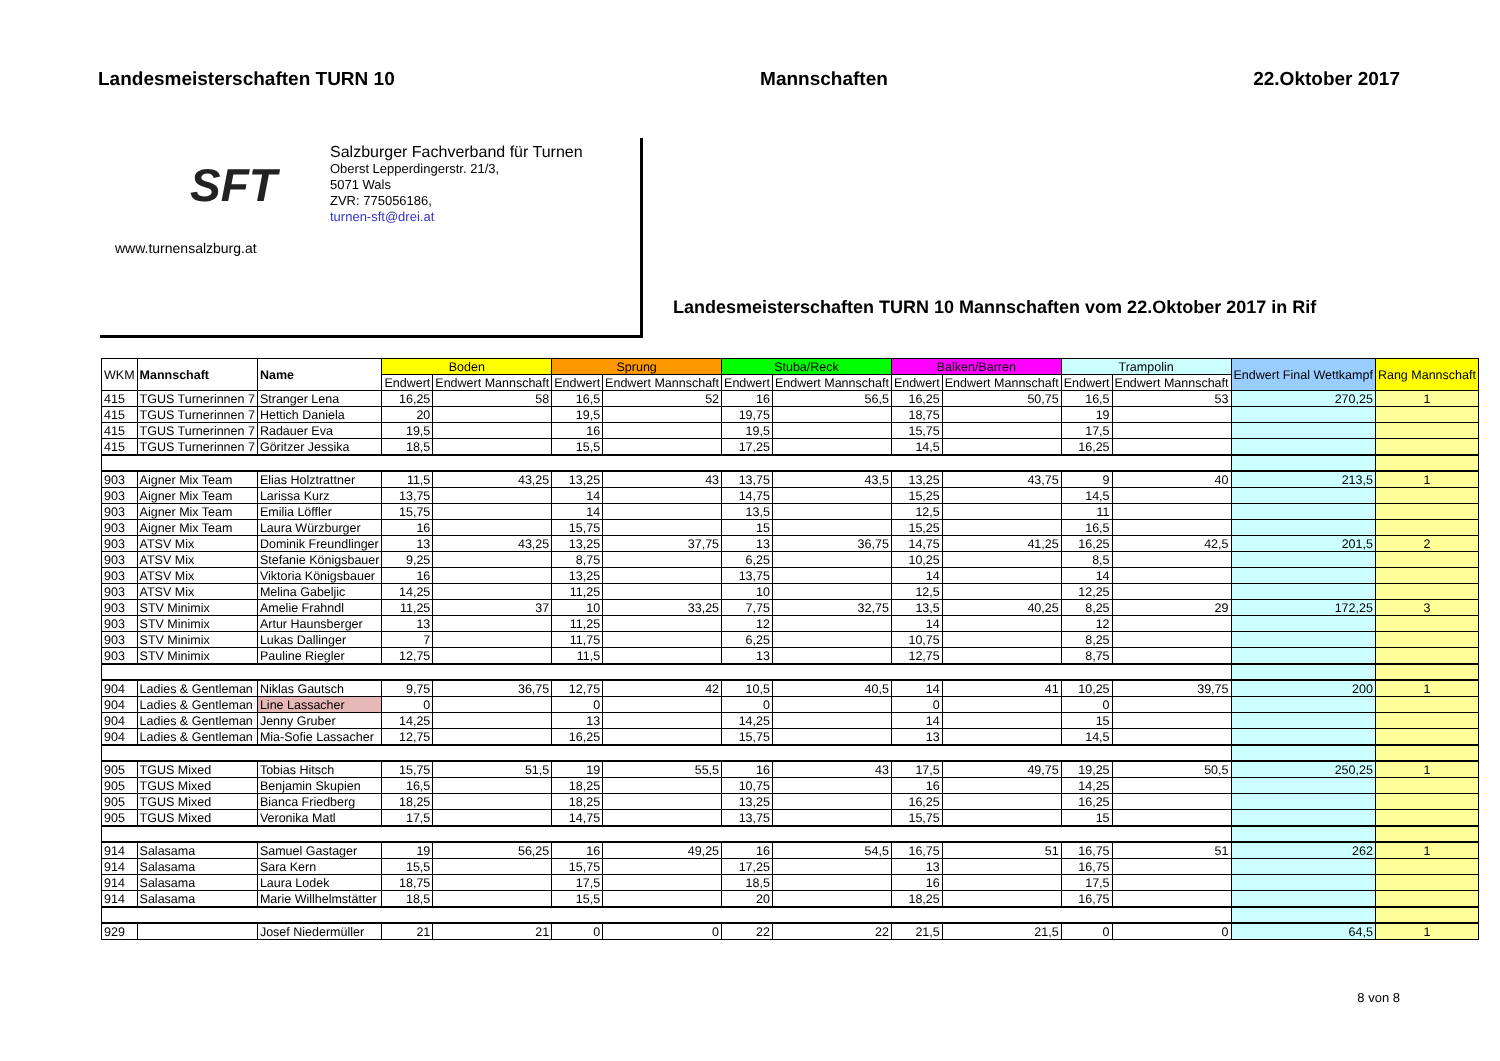Landesmeisterschaften TURN 10 Mannschaften 22.Oktober 2017
SFT
www.turnensalzburg.at
Salzburger Fachverband für Turnen
Oberst Lepperdingerstr. 21/3,
5071 Wals
ZVR: 775056186,
turnen-sft@drei.at
Landesmeisterschaften TURN 10 Mannschaften vom 22.Oktober 2017 in Rif
| WKM | Mannschaft | Name | Boden | | Sprung | | Stuba/Reck | | Balken/Barren | | Trampolin | | Endwert Final Wettkampf | Rang Mannschaft |
| --- | --- | --- | --- | --- | --- | --- | --- | --- | --- | --- | --- | --- | --- | --- |
| | | | Endwert | Endwert Mannschaft | Endwert | Endwert Mannschaft | Endwert | Endwert Mannschaft | Endwert | Endwert Mannschaft | Endwert | Endwert Mannschaft | | |
| 415 | TGUS Turnerinnen 7 | Stranger Lena | 16,25 | 58 | 16,5 | 52 | 16 | 56,5 | 16,25 | 50,75 | 16,5 | 53 | 270,25 | 1 |
| 415 | TGUS Turnerinnen 7 | Hettich Daniela | 20 | | 19,5 | | 19,75 | | 18,75 | | 19 | | | |
| 415 | TGUS Turnerinnen 7 | Radauer Eva | 19,5 | | 16 | | 19,5 | | 15,75 | | 17,5 | | | |
| 415 | TGUS Turnerinnen 7 | Göritzer Jessika | 18,5 | | 15,5 | | 17,25 | | 14,5 | | 16,25 | | | |
| 903 | Aigner Mix Team | Elias Holztrattner | 11,5 | 43,25 | 13,25 | 43 | 13,75 | 43,5 | 13,25 | 43,75 | 9 | 40 | 213,5 | 1 |
| 903 | Aigner Mix Team | Larissa Kurz | 13,75 | | 14 | | 14,75 | | 15,25 | | 14,5 | | | |
| 903 | Aigner Mix Team | Emilia Löffler | 15,75 | | 14 | | 13,5 | | 12,5 | | 11 | | | |
| 903 | Aigner Mix Team | Laura Würzburger | 16 | | 15,75 | | 15 | | 15,25 | | 16,5 | | | |
| 903 | ATSV Mix | Dominik Freundlinger | 13 | 43,25 | 13,25 | 37,75 | 13 | 36,75 | 14,75 | 41,25 | 16,25 | 42,5 | 201,5 | 2 |
| 903 | ATSV Mix | Stefanie Königsbauer | 9,25 | | 8,75 | | 6,25 | | 10,25 | | 8,5 | | | |
| 903 | ATSV Mix | Viktoria Königsbauer | 16 | | 13,25 | | 13,75 | | 14 | | 14 | | | |
| 903 | ATSV Mix | Melina Gabeljic | 14,25 | | 11,25 | | 10 | | 12,5 | | 12,25 | | | |
| 903 | STV Minimix | Amelie Frahndl | 11,25 | 37 | 10 | 33,25 | 7,75 | 32,75 | 13,5 | 40,25 | 8,25 | 29 | 172,25 | 3 |
| 903 | STV Minimix | Artur Haunsberger | 13 | | 11,25 | | 12 | | 14 | | 12 | | | |
| 903 | STV Minimix | Lukas Dallinger | 7 | | 11,75 | | 6,25 | | 10,75 | | 8,25 | | | |
| 903 | STV Minimix | Pauline Riegler | 12,75 | | 11,5 | | 13 | | 12,75 | | 8,75 | | | |
| 904 | Ladies & Gentleman | Niklas Gautsch | 9,75 | 36,75 | 12,75 | 42 | 10,5 | 40,5 | 14 | 41 | 10,25 | 39,75 | 200 | 1 |
| 904 | Ladies & Gentleman | Line Lassacher | 0 | | 0 | | 0 | | 0 | | 0 | | | |
| 904 | Ladies & Gentleman | Jenny Gruber | 14,25 | | 13 | | 14,25 | | 14 | | 15 | | | |
| 904 | Ladies & Gentleman | Mia-Sofie Lassacher | 12,75 | | 16,25 | | 15,75 | | 13 | | 14,5 | | | |
| 905 | TGUS Mixed | Tobias Hitsch | 15,75 | 51,5 | 19 | 55,5 | 16 | 43 | 17,5 | 49,75 | 19,25 | 50,5 | 250,25 | 1 |
| 905 | TGUS Mixed | Benjamin Skupien | 16,5 | | 18,25 | | 10,75 | | 16 | | 14,25 | | | |
| 905 | TGUS Mixed | Bianca Friedberg | 18,25 | | 18,25 | | 13,25 | | 16,25 | | 16,25 | | | |
| 905 | TGUS Mixed | Veronika Matl | 17,5 | | 14,75 | | 13,75 | | 15,75 | | 15 | | | |
| 914 | Salasama | Samuel Gastager | 19 | 56,25 | 16 | 49,25 | 16 | 54,5 | 16,75 | 51 | 16,75 | 51 | 262 | 1 |
| 914 | Salasama | Sara Kern | 15,5 | | 15,75 | | 17,25 | | 13 | | 16,75 | | | |
| 914 | Salasama | Laura Lodek | 18,75 | | 17,5 | | 18,5 | | 16 | | 17,5 | | | |
| 914 | Salasama | Marie Willhelmstätter | 18,5 | | 15,5 | | 20 | | 18,25 | | 16,75 | | | |
| 929 | | Josef Niedermüller | 21 | 21 | 0 | 0 | 22 | 22 | 21,5 | 21,5 | 0 | 0 | 64,5 | 1 |
8 von 8